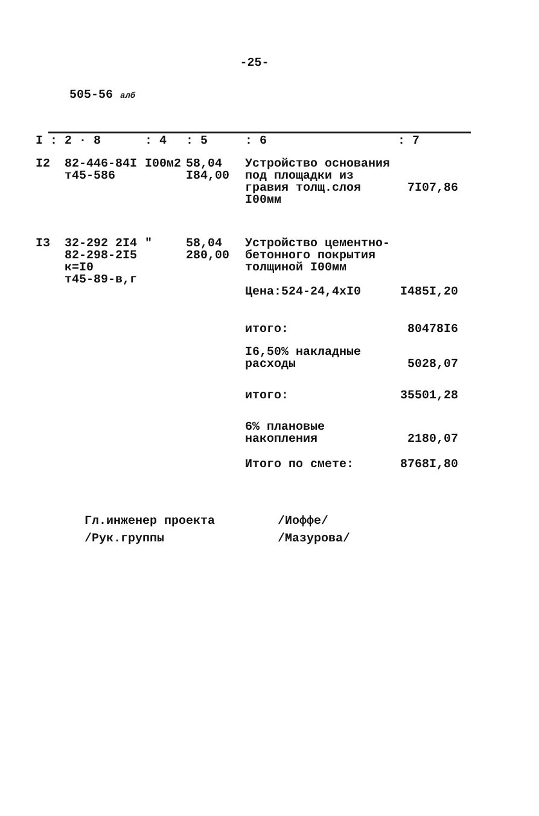-25-
505-56 алб
| I : | 2 · 8 | : 4 | : 5 | : 6 | : 7 |
| --- | --- | --- | --- | --- | --- |
| I2 | 82-446-84I т45-586 | I00м2 | 58,04 I84,00 | Устройство основания под площадки из гравия толщ.слоя I00мм | 7I07,86 |
| I3 | 32-292 2I4 82-298-2I5 к=I0 т45-89-в,г | " | 58,04 280,00 | Устройство цементно-бетонного покрытия толщиной I00мм Цена:524-24,4хI0 | I485I,20 |
| | | | | итого: | 80478I6 |
| | | | | I6,50% накладные расходы | 5028,07 |
| | | | | итого: | 35501,28 |
| | | | | 6% плановые накопления | 2180,07 |
| | | | | Итого по смете: | 8768I,80 |
Гл.инженер проекта
/Иоффе/
/Рук.группы
/Мазурова/